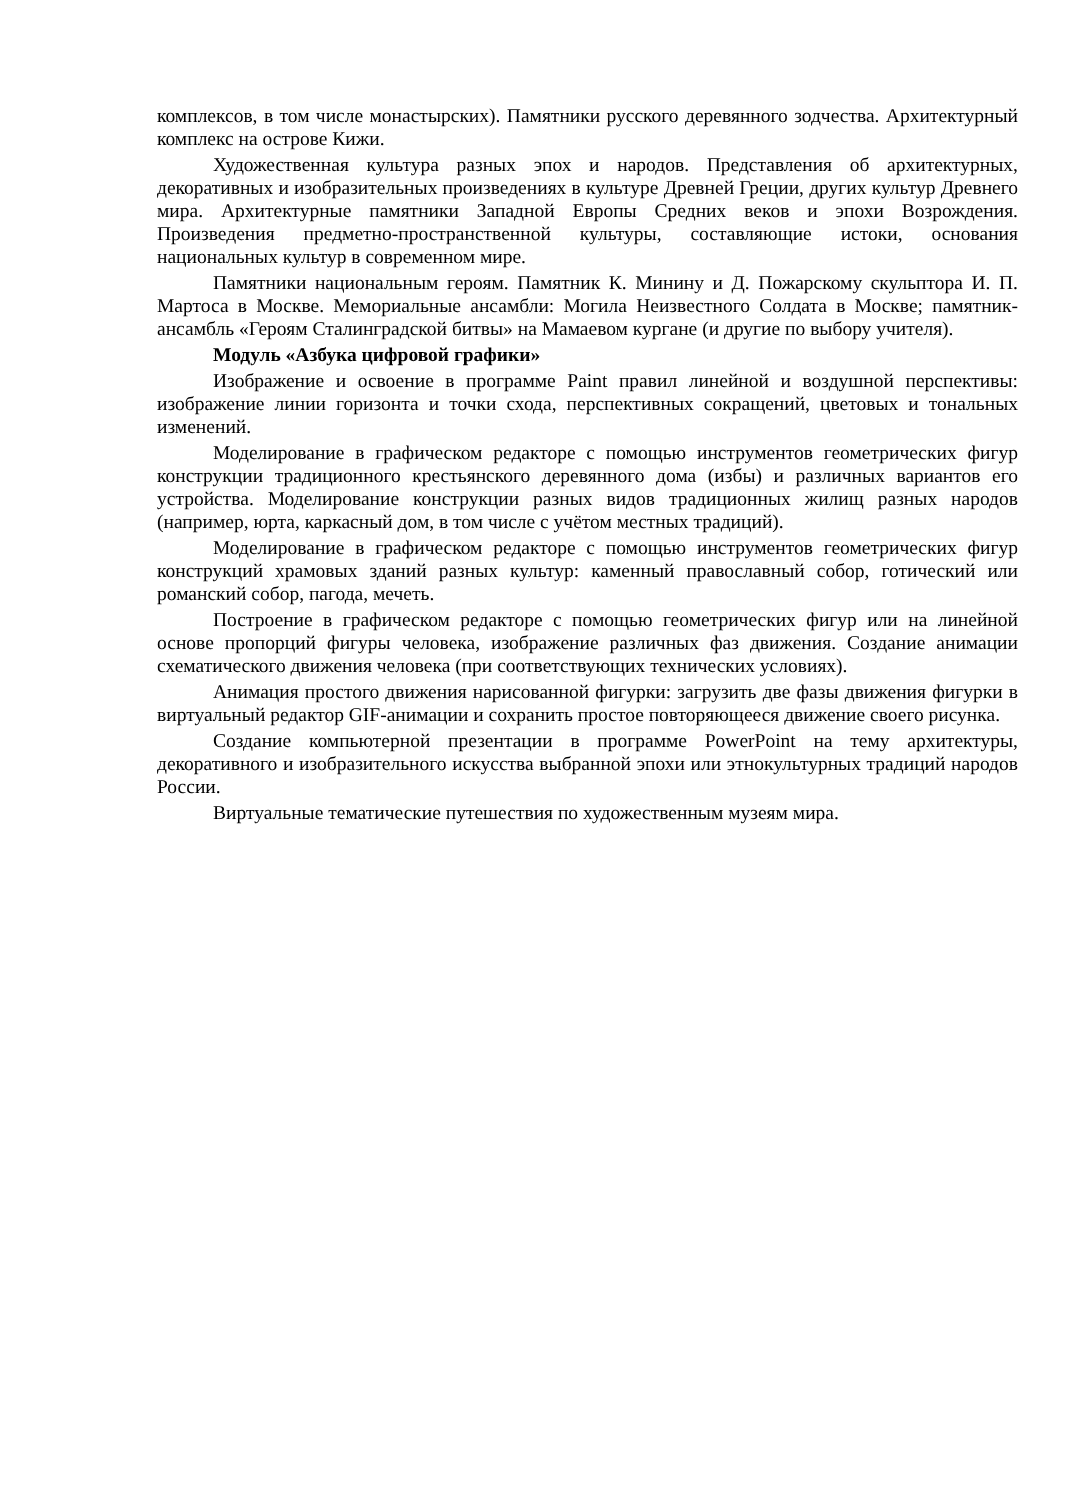комплексов, в том числе монастырских). Памятники русского деревянного зодчества. Архитектурный комплекс на острове Кижи.
Художественная культура разных эпох и народов. Представления об архитектурных, декоративных и изобразительных произведениях в культуре Древней Греции, других культур Древнего мира. Архитектурные памятники Западной Европы Средних веков и эпохи Возрождения. Произведения предметно-пространственной культуры, составляющие истоки, основания национальных культур в современном мире.
Памятники национальным героям. Памятник К. Минину и Д. Пожарскому скульптора И. П. Мартоса в Москве. Мемориальные ансамбли: Могила Неизвестного Солдата в Москве; памятник-ансамбль «Героям Сталинградской битвы» на Мамаевом кургане (и другие по выбору учителя).
Модуль «Азбука цифровой графики»
Изображение и освоение в программе Paint правил линейной и воздушной перспективы: изображение линии горизонта и точки схода, перспективных сокращений, цветовых и тональных изменений.
Моделирование в графическом редакторе с помощью инструментов геометрических фигур конструкции традиционного крестьянского деревянного дома (избы) и различных вариантов его устройства. Моделирование конструкции разных видов традиционных жилищ разных народов (например, юрта, каркасный дом, в том числе с учётом местных традиций).
Моделирование в графическом редакторе с помощью инструментов геометрических фигур конструкций храмовых зданий разных культур: каменный православный собор, готический или романский собор, пагода, мечеть.
Построение в графическом редакторе с помощью геометрических фигур или на линейной основе пропорций фигуры человека, изображение различных фаз движения. Создание анимации схематического движения человека (при соответствующих технических условиях).
Анимация простого движения нарисованной фигурки: загрузить две фазы движения фигурки в виртуальный редактор GIF-анимации и сохранить простое повторяющееся движение своего рисунка.
Создание компьютерной презентации в программе PowerPoint на тему архитектуры, декоративного и изобразительного искусства выбранной эпохи или этнокультурных традиций народов России.
Виртуальные тематические путешествия по художественным музеям мира.